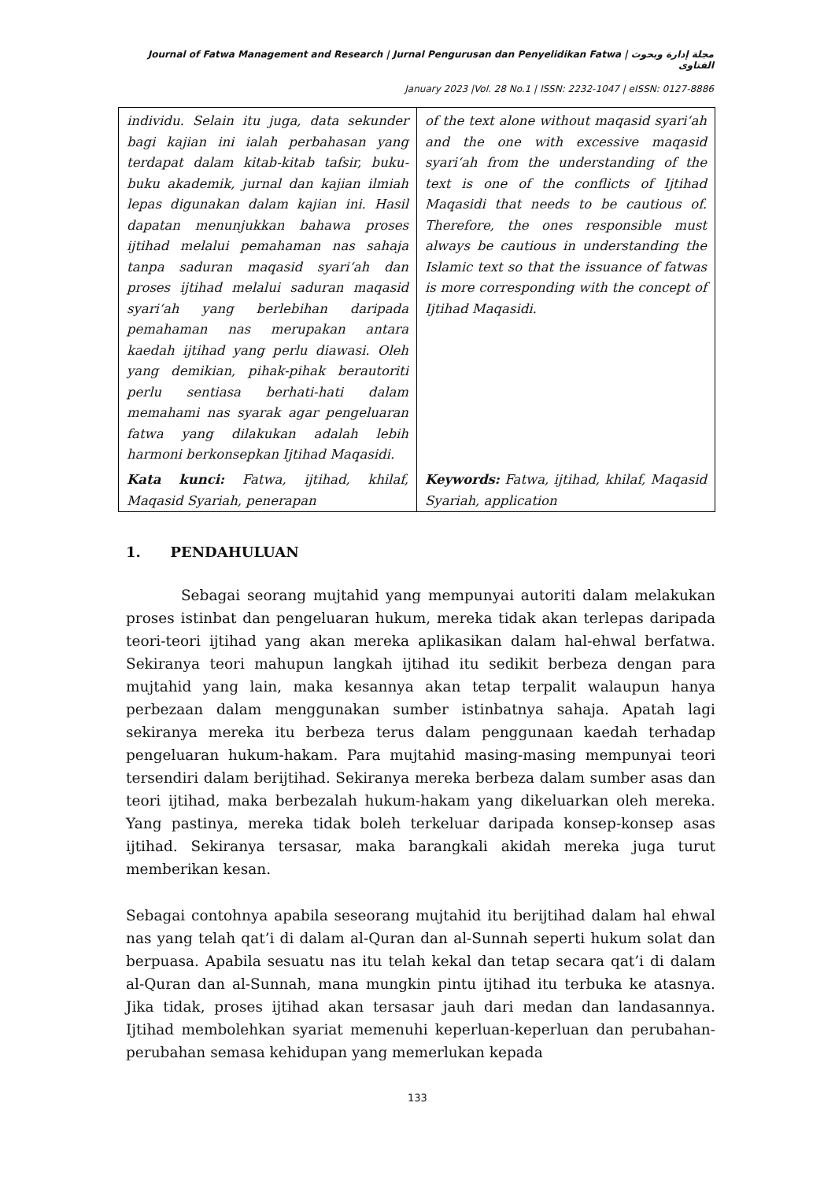Journal of Fatwa Management and Research | Jurnal Pengurusan dan Penyelidikan Fatwa | مجلة إدارة وبحوث الفتاوى
January 2023 |Vol. 28 No.1 | ISSN: 2232-1047 | eISSN: 0127-8886
| individu. Selain itu juga, data sekunder bagi kajian ini ialah perbahasan yang terdapat dalam kitab-kitab tafsir, buku-buku akademik, jurnal dan kajian ilmiah lepas digunakan dalam kajian ini. Hasil dapatan menunjukkan bahawa proses ijtihad melalui pemahaman nas sahaja tanpa saduran maqasid syari‘ah dan proses ijtihad melalui saduran maqasid syari‘ah yang berlebihan daripada pemahaman nas merupakan antara kaedah ijtihad yang perlu diawasi. Oleh yang demikian, pihak-pihak berautoriti perlu sentiasa berhati-hati dalam memahami nas syarak agar pengeluaran fatwa yang dilakukan adalah lebih harmoni berkonsepkan Ijtihad Maqasidi. Kata kunci: Fatwa, ijtihad, khilaf, Maqasid Syariah, penerapan | of the text alone without maqasid syari‘ah and the one with excessive maqasid syari‘ah from the understanding of the text is one of the conflicts of Ijtihad Maqasidi that needs to be cautious of. Therefore, the ones responsible must always be cautious in understanding the Islamic text so that the issuance of fatwas is more corresponding with the concept of Ijtihad Maqasidi. Keywords: Fatwa, ijtihad, khilaf, Maqasid Syariah, application |
1. PENDAHULUAN
Sebagai seorang mujtahid yang mempunyai autoriti dalam melakukan proses istinbat dan pengeluaran hukum, mereka tidak akan terlepas daripada teori-teori ijtihad yang akan mereka aplikasikan dalam hal-ehwal berfatwa. Sekiranya teori mahupun langkah ijtihad itu sedikit berbeza dengan para mujtahid yang lain, maka kesannya akan tetap terpalit walaupun hanya perbezaan dalam menggunakan sumber istinbatnya sahaja. Apatah lagi sekiranya mereka itu berbeza terus dalam penggunaan kaedah terhadap pengeluaran hukum-hakam. Para mujtahid masing-masing mempunyai teori tersendiri dalam berijtihad. Sekiranya mereka berbeza dalam sumber asas dan teori ijtihad, maka berbezalah hukum-hakam yang dikeluarkan oleh mereka. Yang pastinya, mereka tidak boleh terkeluar daripada konsep-konsep asas ijtihad. Sekiranya tersasar, maka barangkali akidah mereka juga turut memberikan kesan.
Sebagai contohnya apabila seseorang mujtahid itu berijtihad dalam hal ehwal nas yang telah qat’i di dalam al-Quran dan al-Sunnah seperti hukum solat dan berpuasa. Apabila sesuatu nas itu telah kekal dan tetap secara qat’i di dalam al-Quran dan al-Sunnah, mana mungkin pintu ijtihad itu terbuka ke atasnya. Jika tidak, proses ijtihad akan tersasar jauh dari medan dan landasannya. Ijtihad membolehkan syariat memenuhi keperluan-keperluan dan perubahan-perubahan semasa kehidupan yang memerlukan kepada
133